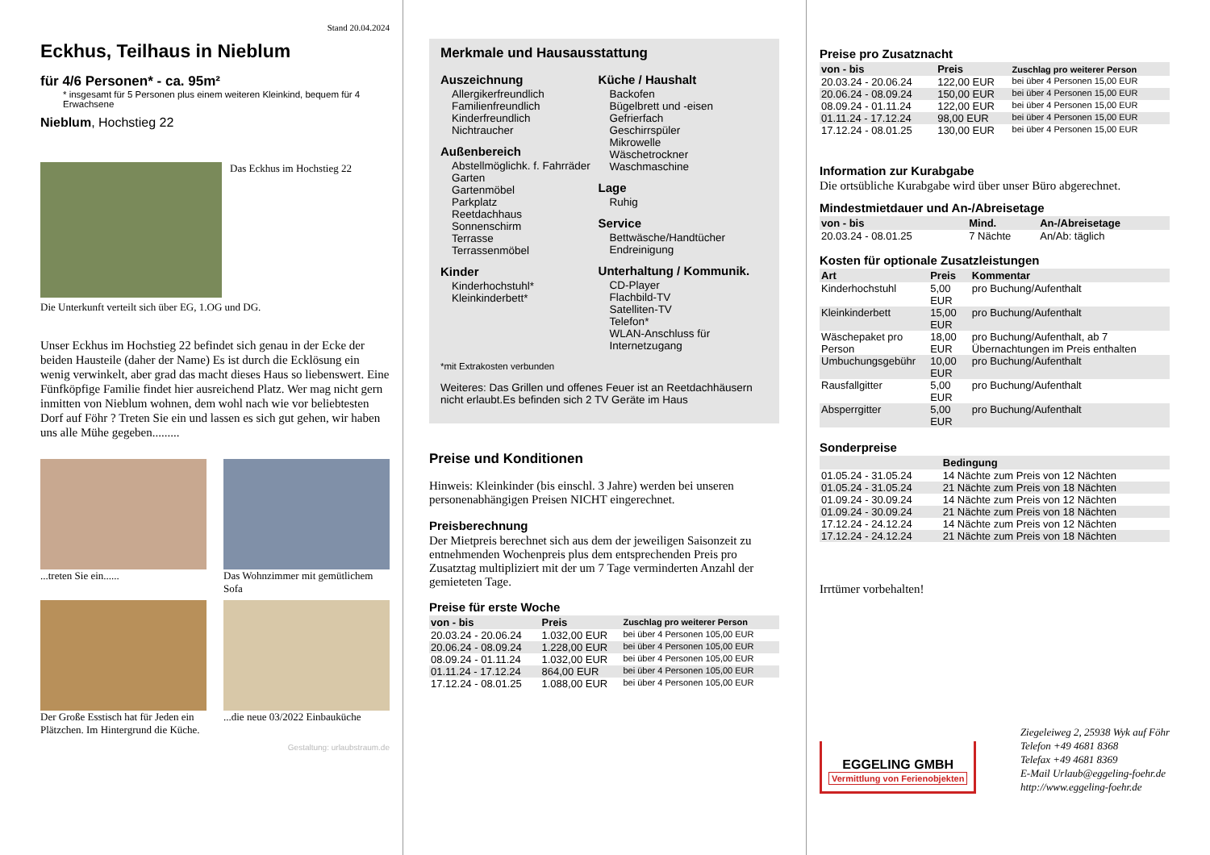Stand 20.04.2024
Eckhus, Teilhaus in Nieblum
für 4/6 Personen* - ca. 95m²
* insgesamt für 5 Personen plus einem weiteren Kleinkind, bequem für 4 Erwachsene
Nieblum, Hochstieg 22
Das Eckhus im Hochstieg 22
Die Unterkunft verteilt sich über EG, 1.OG und DG.
Unser Eckhus im Hochstieg 22 befindet sich genau in der Ecke der beiden Hausteile (daher der Name) Es ist durch die Ecklösung ein wenig verwinkelt, aber grad das macht dieses Haus so liebenswert. Eine Fünfköpfige Familie findet hier ausreichend Platz. Wer mag nicht gern inmitten von Nieblum wohnen, dem wohl nach wie vor beliebtesten Dorf auf Föhr ? Treten Sie ein und lassen es sich gut gehen, wir haben uns alle Mühe gegeben.........
...treten Sie ein......
Das Wohnzimmer mit gemütlichem Sofa
Der Große Esstisch hat für Jeden ein Plätzchen. Im Hintergrund die Küche.
...die neue 03/2022 Einbauküche
Gestaltung: urlaubstraum.de
Merkmale und Hausausstattung
Auszeichnung
Allergikerfreundlich
Familienfreundlich
Kinderfreundlich
Nichtraucher
Außenbereich
Abstellmöglichk. f. Fahrräder
Garten
Gartenmöbel
Parkplatz
Reetdachhaus
Sonnenschirm
Terrasse
Terrassenmöbel
Kinder
Kinderhochstuhl*
Kleinkinderbett*
Küche / Haushalt
Backofen
Bügelbrett und -eisen
Gefrierfach
Geschirrspüler
Mikrowelle
Wäschetrockner
Waschmaschine
Lage
Ruhig
Service
Bettwäsche/Handtücher
Endreinigung
Unterhaltung / Kommunik.
CD-Player
Flachbild-TV
Satelliten-TV
Telefon*
WLAN-Anschluss für Internetzugang
*mit Extrakosten verbunden
Weiteres: Das Grillen und offenes Feuer ist an Reetdachhäusern nicht erlaubt.Es befinden sich 2 TV Geräte im Haus
Preise und Konditionen
Hinweis: Kleinkinder (bis einschl. 3 Jahre) werden bei unseren personenabhängigen Preisen NICHT eingerechnet.
Preisberechnung
Der Mietpreis berechnet sich aus dem der jeweiligen Saisonzeit zu entnehmenden Wochenpreis plus dem entsprechenden Preis pro Zusatztag multipliziert mit der um 7 Tage verminderten Anzahl der gemieteten Tage.
Preise für erste Woche
| von - bis | Preis | Zuschlag pro weiterer Person |
| --- | --- | --- |
| 20.03.24 - 20.06.24 | 1.032,00 EUR | bei über 4 Personen 105,00 EUR |
| 20.06.24 - 08.09.24 | 1.228,00 EUR | bei über 4 Personen 105,00 EUR |
| 08.09.24 - 01.11.24 | 1.032,00 EUR | bei über 4 Personen 105,00 EUR |
| 01.11.24 - 17.12.24 | 864,00 EUR | bei über 4 Personen 105,00 EUR |
| 17.12.24 - 08.01.25 | 1.088,00 EUR | bei über 4 Personen 105,00 EUR |
Preise pro Zusatznacht
| von - bis | Preis | Zuschlag pro weiterer Person |
| --- | --- | --- |
| 20.03.24 - 20.06.24 | 122,00 EUR | bei über 4 Personen 15,00 EUR |
| 20.06.24 - 08.09.24 | 150,00 EUR | bei über 4 Personen 15,00 EUR |
| 08.09.24 - 01.11.24 | 122,00 EUR | bei über 4 Personen 15,00 EUR |
| 01.11.24 - 17.12.24 | 98,00 EUR | bei über 4 Personen 15,00 EUR |
| 17.12.24 - 08.01.25 | 130,00 EUR | bei über 4 Personen 15,00 EUR |
Information zur Kurabgabe
Die ortsübliche Kurabgabe wird über unser Büro abgerechnet.
Mindestmietdauer und An-/Abreisetage
| von - bis | Mind. | An-/Abreisetage |
| --- | --- | --- |
| 20.03.24 - 08.01.25 | 7 Nächte | An/Ab: täglich |
Kosten für optionale Zusatzleistungen
| Art | Preis | Kommentar |
| --- | --- | --- |
| Kinderhochstuhl | 5,00 EUR | pro Buchung/Aufenthalt |
| Kleinkinderbett | 15,00 EUR | pro Buchung/Aufenthalt |
| Wäschepaket pro Person | 18,00 EUR | pro Buchung/Aufenthalt, ab 7 Übernachtungen im Preis enthalten |
| Umbuchungsgebühr | 10,00 EUR | pro Buchung/Aufenthalt |
| Rausfallgitter | 5,00 EUR | pro Buchung/Aufenthalt |
| Absperrgitter | 5,00 EUR | pro Buchung/Aufenthalt |
Sonderpreise
| | Bedingung |
| --- | --- |
| 01.05.24 - 31.05.24 | 14 Nächte zum Preis von 12 Nächten |
| 01.05.24 - 31.05.24 | 21 Nächte zum Preis von 18 Nächten |
| 01.09.24 - 30.09.24 | 14 Nächte zum Preis von 12 Nächten |
| 01.09.24 - 30.09.24 | 21 Nächte zum Preis von 18 Nächten |
| 17.12.24 - 24.12.24 | 14 Nächte zum Preis von 12 Nächten |
| 17.12.24 - 24.12.24 | 21 Nächte zum Preis von 18 Nächten |
Irrtümer vorbehalten!
EGGELING GMBH
Vermittlung von Ferienobjekten
Ziegeleiweg 2, 25938 Wyk auf Föhr
Telefon +49 4681 8368
Telefax +49 4681 8369
E-Mail Urlaub@eggeling-foehr.de
http://www.eggeling-foehr.de